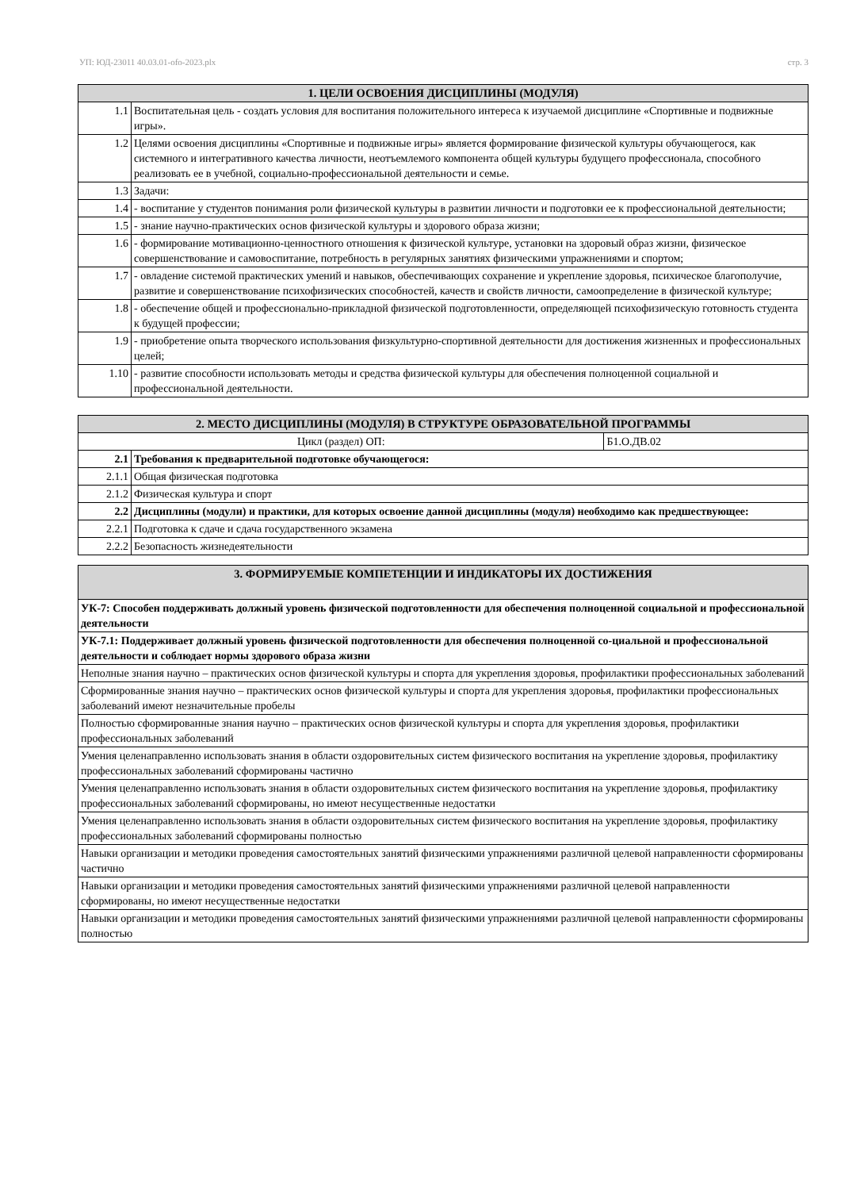УП: ЮД-23011 40.03.01-ofo-2023.plx стр. 3
| 1. ЦЕЛИ ОСВОЕНИЯ ДИСЦИПЛИНЫ (МОДУЛЯ) | |
| --- | --- |
| 1.1 | Воспитательная цель - создать условия для воспитания положительного интереса к изучаемой дисциплине «Спортивные и подвижные игры». |
| 1.2 | Целями освоения дисциплины «Спортивные и подвижные игры» является формирование физической культуры обучающегося, как системного и интегративного качества личности, неотъемлемого компонента общей культуры будущего профессионала, способного реализовать ее в учебной, социально-профессиональной деятельности и семье. |
| 1.3 | Задачи: |
| 1.4 | - воспитание у студентов понимания роли физической культуры в развитии личности и подготовки ее к профессиональной деятельности; |
| 1.5 | - знание научно-практических основ физической культуры и здорового образа жизни; |
| 1.6 | - формирование мотивационно-ценностного отношения к физической культуре, установки на здоровый образ жизни, физическое совершенствование и самовоспитание, потребность в регулярных занятиях физическими упражнениями и спортом; |
| 1.7 | - овладение системой практических умений и навыков, обеспечивающих сохранение и укрепление здоровья, психическое благополучие, развитие и совершенствование психофизических способностей, качеств и свойств личности, самоопределение в физической культуре; |
| 1.8 | - обеспечение общей и профессионально-прикладной физической подготовленности, определяющей психофизическую готовность студента к будущей профессии; |
| 1.9 | - приобретение опыта творческого использования физкультурно-спортивной деятельности для достижения жизненных и профессиональных целей; |
| 1.10 | - развитие способности использовать методы и средства физической культуры для обеспечения полноценной социальной и профессиональной деятельности. |
| 2. МЕСТО ДИСЦИПЛИНЫ (МОДУЛЯ) В СТРУКТУРЕ ОБРАЗОВАТЕЛЬНОЙ ПРОГРАММЫ | | |
| --- | --- | --- |
| Цикл (раздел) ОП: | | Б1.О.ДВ.02 |
| 2.1 | Требования к предварительной подготовке обучающегося: | |
| 2.1.1 | Общая физическая подготовка | |
| 2.1.2 | Физическая культура и спорт | |
| 2.2 | Дисциплины (модули) и практики, для которых освоение данной дисциплины (модуля) необходимо как предшествующее: | |
| 2.2.1 | Подготовка к сдаче и сдача государственного экзамена | |
| 2.2.2 | Безопасность жизнедеятельности | |
| 3. ФОРМИРУЕМЫЕ КОМПЕТЕНЦИИ И ИНДИКАТОРЫ ИХ ДОСТИЖЕНИЯ |
| --- |
| УК-7: Способен поддерживать должный уровень физической подготовленности для обеспечения полноценной социальной и профессиональной деятельности |
| УК-7.1: Поддерживает должный уровень физической подготовленности для обеспечения полноценной со-циальной и профессиональной деятельности и соблюдает нормы здорового образа жизни |
| Неполные знания научно – практических основ физической культуры и спорта для укрепления здоровья, профилактики профессиональных заболеваний |
| Сформированные знания научно – практических основ физической культуры и спорта для укрепления здоровья, профилактики профессиональных заболеваний имеют незначительные пробелы |
| Полностью сформированные знания научно – практических основ физической культуры и спорта для укрепления здоровья, профилактики профессиональных заболеваний |
| Умения целенаправленно использовать знания в области оздоровительных систем физического воспитания на укрепление здоровья, профилактику профессиональных заболеваний сформированы частично |
| Умения целенаправленно использовать знания в области оздоровительных систем физического воспитания на укрепление здоровья, профилактику профессиональных заболеваний сформированы, но имеют несущественные недостатки |
| Умения целенаправленно использовать знания в области оздоровительных систем физического воспитания на укрепление здоровья, профилактику профессиональных заболеваний сформированы полностью |
| Навыки организации и методики проведения самостоятельных занятий физическими упражнениями различной целевой направленности сформированы частично |
| Навыки организации и методики проведения самостоятельных занятий физическими упражнениями различной целевой направленности сформированы, но имеют несущественные недостатки |
| Навыки организации и методики проведения самостоятельных занятий физическими упражнениями различной целевой направленности сформированы полностью |